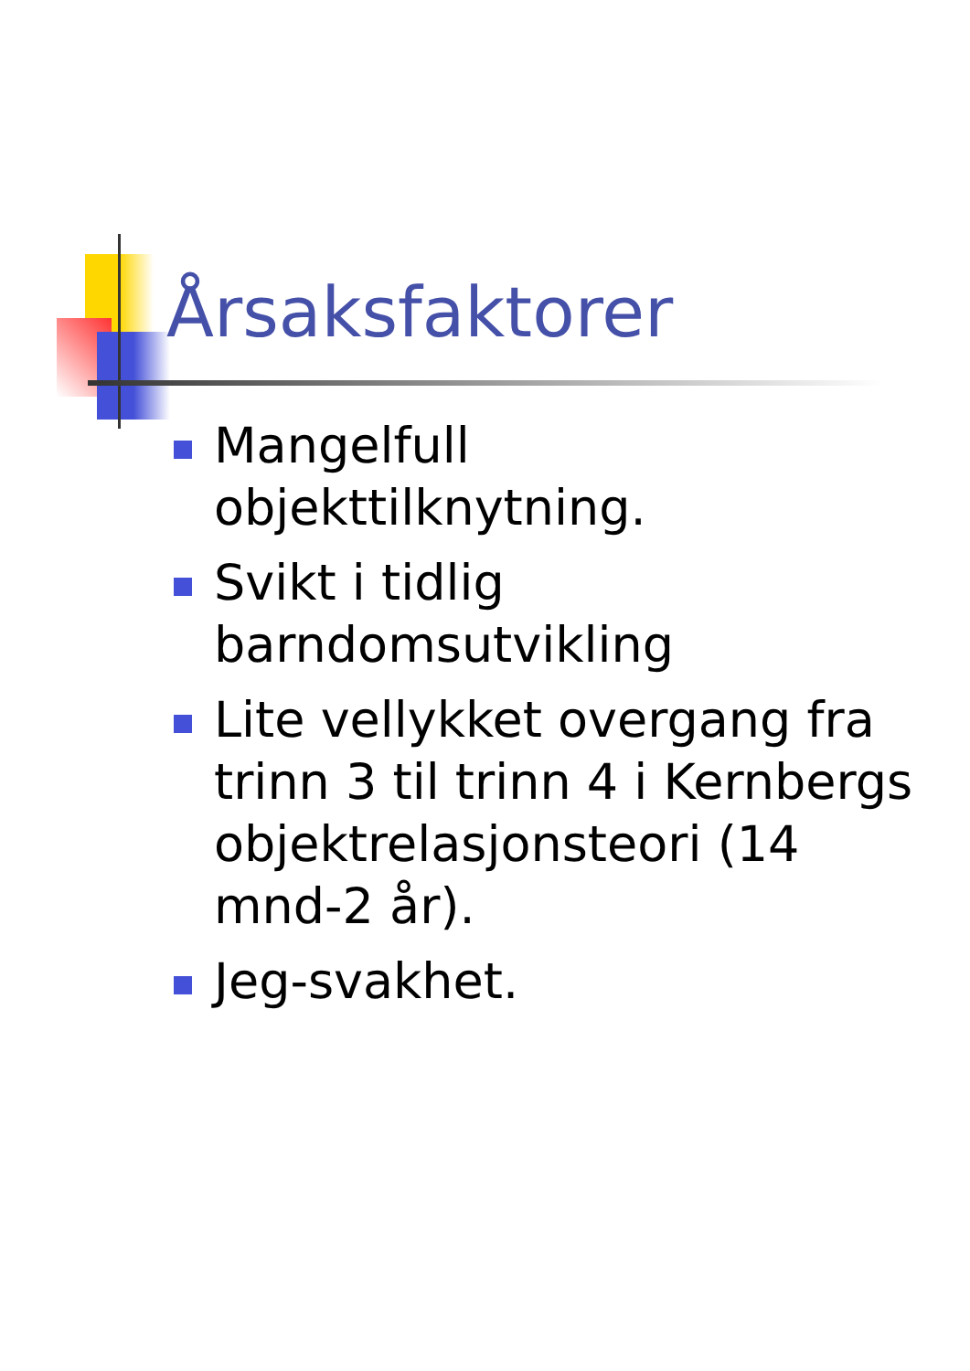Årsaksfaktorer
Mangelfull objekttilknytning.
Svikt i tidlig barndomsutvikling
Lite vellykket overgang fra trinn 3 til trinn 4 i Kernbergs objektrelasjonsteori (14 mnd-2 år).
Jeg-svakhet.